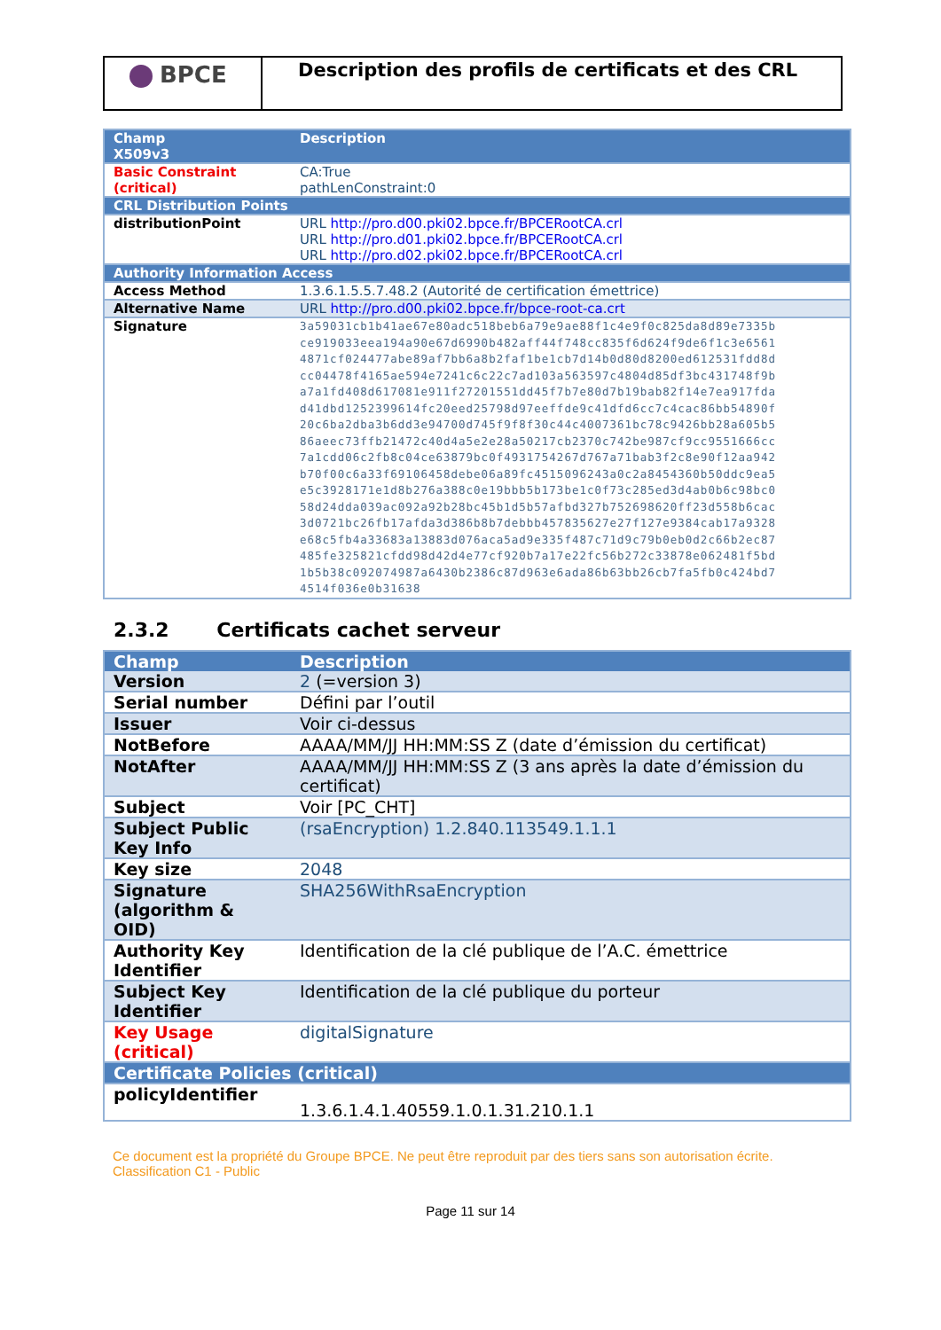BPCE
Description des profils de certificats et des CRL
| Champ | Description |
| --- | --- |
| X509v3 | |
| Basic Constraint (critical) | CA:True pathLenConstraint:0 |
| CRL Distribution Points | |
| distributionPoint | URL http://pro.d00.pki02.bpce.fr/BPCERootCA.crl URL http://pro.d01.pki02.bpce.fr/BPCERootCA.crl URL http://pro.d02.pki02.bpce.fr/BPCERootCA.crl |
| Authority Information Access | |
| Access Method | 1.3.6.1.5.5.7.48.2 (Autorité de certification émettrice) |
| Alternative Name | URL http://pro.d00.pki02.bpce.fr/bpce-root-ca.crt |
| Signature | 3a59031cb1b41ae67e80adc518beb6a79e9ae88f1c4e9f0c825da8d89e7335b ce919033eea194a90e67d6990b482aff44f748cc835f6d624f9de6f1c3e6561 4871cf024477abe89af7bb6a8b2faf1be1cb7d14b0d80d8200ed612531fdd8d cc04478f4165ae594e7241c6c22c7ad103a563597c4804d85df3bc431748f9b a7a1fd408d617081e911f27201551dd45f7b7e80d7b19bab82f14e7ea917fda d41dbd1252399614fc20eed25798d97eeffde9c41dfd6cc7c4cac86bb54890f 20c6ba2dba3b6dd3e94700d745f9f8f30c44c4007361bc78c9426bb28a605b5 86aeec73ffb21472c40d4a5e2e28a50217cb2370c742be987cf9cc9551666cc 7a1cdd06c2fb8c04ce63879bc0f4931754267d767a71bab3f2c8e90f12aa942 b70f00c6a33f69106458debe06a89fc4515096243a0c2a8454360b50ddc9ea5 e5c3928171e1d8b276a388c0e19bbb5b173be1c0f73c285ed3d4ab0b6c98bc0 58d24dda039ac092a92b28bc45b1d5b57afbd327b752698620ff23d558b6cac 3d0721bc26fb17afda3d386b8b7debbb457835627e27f127e9384cab17a9328 e68c5fb4a33683a13883d076aca5ad9e335f487c71d9c79b0eb0d2c66b2ec87 485fe325821cfdd98d42d4e77cf920b7a17e22fc56b272c33878e062481f5bd 1b5b38c092074987a6430b2386c87d963e6ada86b63bb26cb7fa5fb0c424bd7 4514f036e0b31638 |
2.3.2 Certificats cachet serveur
| Champ | Description |
| --- | --- |
| Version | 2 (=version 3) |
| Serial number | Défini par l’outil |
| Issuer | Voir ci-dessus |
| NotBefore | AAAA/MM/JJ HH:MM:SS Z (date d’émission du certificat) |
| NotAfter | AAAA/MM/JJ HH:MM:SS Z (3 ans après la date d’émission du certificat) |
| Subject | Voir [PC_CHT] |
| Subject Public Key Info | (rsaEncryption) 1.2.840.113549.1.1.1 |
| Key size | 2048 |
| Signature (algorithm & OID) | SHA256WithRsaEncryption |
| Authority Key Identifier | Identification de la clé publique de l’A.C. émettrice |
| Subject Key Identifier | Identification de la clé publique du porteur |
| Key Usage (critical) | digitalSignature |
| Certificate Policies (critical) | |
| policyIdentifier | 1.3.6.1.4.1.40559.1.0.1.31.210.1.1 |
Ce document est la propriété du Groupe BPCE. Ne peut être reproduit par des tiers sans son autorisation écrite.
Classification C1 - Public
Page 11 sur 14